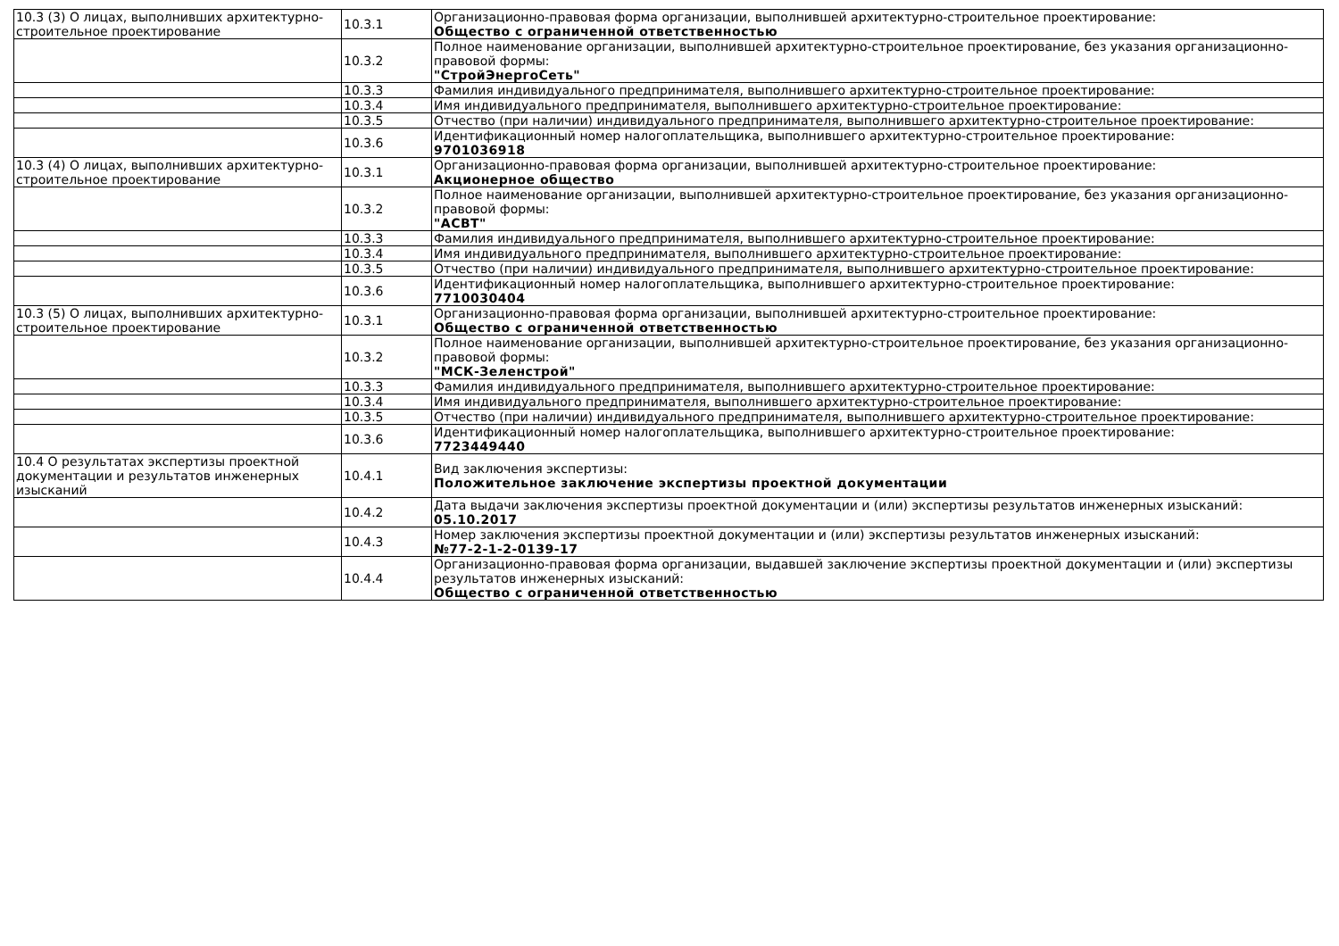| 10.3 (3) О лицах, выполнивших архитектурно-строительное проектирование | 10.3.1 | Организационно-правовая форма организации, выполнившей архитектурно-строительное проектирование: Общество с ограниченной ответственностью |
| | 10.3.2 | Полное наименование организации, выполнившей архитектурно-строительное проектирование, без указания организационно-правовой формы: "СтройЭнергоСеть" |
| | 10.3.3 | Фамилия индивидуального предпринимателя, выполнившего архитектурно-строительное проектирование: |
| | 10.3.4 | Имя индивидуального предпринимателя, выполнившего архитектурно-строительное проектирование: |
| | 10.3.5 | Отчество (при наличии) индивидуального предпринимателя, выполнившего архитектурно-строительное проектирование: |
| | 10.3.6 | Идентификационный номер налогоплательщика, выполнившего архитектурно-строительное проектирование: 9701036918 |
| 10.3 (4) О лицах, выполнивших архитектурно-строительное проектирование | 10.3.1 | Организационно-правовая форма организации, выполнившей архитектурно-строительное проектирование: Акционерное общество |
| | 10.3.2 | Полное наименование организации, выполнившей архитектурно-строительное проектирование, без указания организационно-правовой формы: "АСВТ" |
| | 10.3.3 | Фамилия индивидуального предпринимателя, выполнившего архитектурно-строительное проектирование: |
| | 10.3.4 | Имя индивидуального предпринимателя, выполнившего архитектурно-строительное проектирование: |
| | 10.3.5 | Отчество (при наличии) индивидуального предпринимателя, выполнившего архитектурно-строительное проектирование: |
| | 10.3.6 | Идентификационный номер налогоплательщика, выполнившего архитектурно-строительное проектирование: 7710030404 |
| 10.3 (5) О лицах, выполнивших архитектурно-строительное проектирование | 10.3.1 | Организационно-правовая форма организации, выполнившей архитектурно-строительное проектирование: Общество с ограниченной ответственностью |
| | 10.3.2 | Полное наименование организации, выполнившей архитектурно-строительное проектирование, без указания организационно-правовой формы: "МСК-Зеленстрой" |
| | 10.3.3 | Фамилия индивидуального предпринимателя, выполнившего архитектурно-строительное проектирование: |
| | 10.3.4 | Имя индивидуального предпринимателя, выполнившего архитектурно-строительное проектирование: |
| | 10.3.5 | Отчество (при наличии) индивидуального предпринимателя, выполнившего архитектурно-строительное проектирование: |
| | 10.3.6 | Идентификационный номер налогоплательщика, выполнившего архитектурно-строительное проектирование: 7723449440 |
| 10.4 О результатах экспертизы проектной документации и результатов инженерных изысканий | 10.4.1 | Вид заключения экспертизы: Положительное заключение экспертизы проектной документации |
| | 10.4.2 | Дата выдачи заключения экспертизы проектной документации и (или) экспертизы результатов инженерных изысканий: 05.10.2017 |
| | 10.4.3 | Номер заключения экспертизы проектной документации и (или) экспертизы результатов инженерных изысканий: №77-2-1-2-0139-17 |
| | 10.4.4 | Организационно-правовая форма организации, выдавшей заключение экспертизы проектной документации и (или) экспертизы результатов инженерных изысканий: Общество с ограниченной ответственностью |